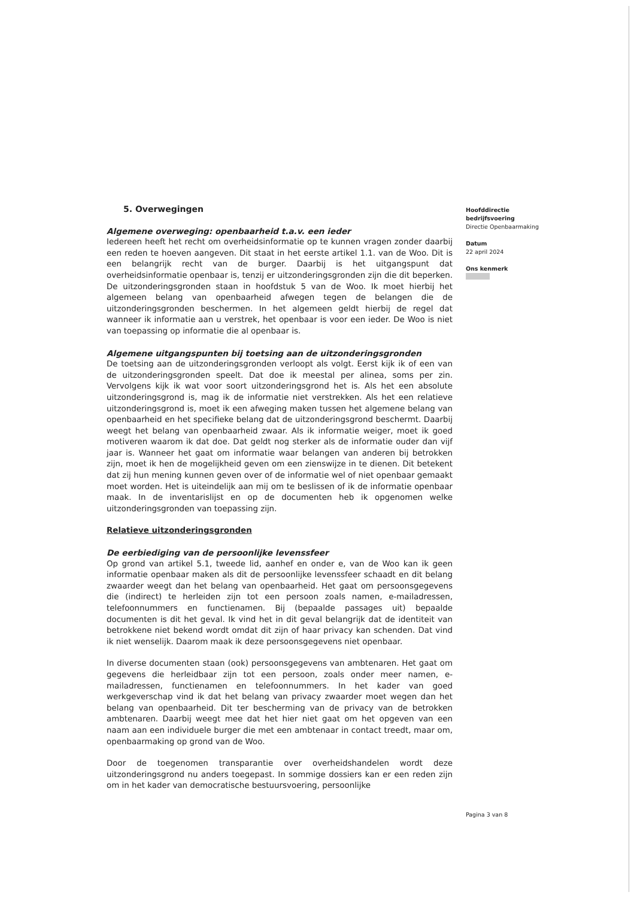5. Overwegingen
Algemene overweging: openbaarheid t.a.v. een ieder
Iedereen heeft het recht om overheidsinformatie op te kunnen vragen zonder daarbij een reden te hoeven aangeven. Dit staat in het eerste artikel 1.1. van de Woo. Dit is een belangrijk recht van de burger. Daarbij is het uitgangspunt dat overheidsinformatie openbaar is, tenzij er uitzonderingsgronden zijn die dit beperken. De uitzonderingsgronden staan in hoofdstuk 5 van de Woo. Ik moet hierbij het algemeen belang van openbaarheid afwegen tegen de belangen die de uitzonderingsgronden beschermen. In het algemeen geldt hierbij de regel dat wanneer ik informatie aan u verstrek, het openbaar is voor een ieder. De Woo is niet van toepassing op informatie die al openbaar is.
Algemene uitgangspunten bij toetsing aan de uitzonderingsgronden
De toetsing aan de uitzonderingsgronden verloopt als volgt. Eerst kijk ik of een van de uitzonderingsgronden speelt. Dat doe ik meestal per alinea, soms per zin. Vervolgens kijk ik wat voor soort uitzonderingsgrond het is. Als het een absolute uitzonderingsgrond is, mag ik de informatie niet verstrekken. Als het een relatieve uitzonderingsgrond is, moet ik een afweging maken tussen het algemene belang van openbaarheid en het specifieke belang dat de uitzonderingsgrond beschermt. Daarbij weegt het belang van openbaarheid zwaar. Als ik informatie weiger, moet ik goed motiveren waarom ik dat doe. Dat geldt nog sterker als de informatie ouder dan vijf jaar is. Wanneer het gaat om informatie waar belangen van anderen bij betrokken zijn, moet ik hen de mogelijkheid geven om een zienswijze in te dienen. Dit betekent dat zij hun mening kunnen geven over of de informatie wel of niet openbaar gemaakt moet worden. Het is uiteindelijk aan mij om te beslissen of ik de informatie openbaar maak. In de inventarislijst en op de documenten heb ik opgenomen welke uitzonderingsgronden van toepassing zijn.
Relatieve uitzonderingsgronden
De eerbiediging van de persoonlijke levenssfeer
Op grond van artikel 5.1, tweede lid, aanhef en onder e, van de Woo kan ik geen informatie openbaar maken als dit de persoonlijke levenssfeer schaadt en dit belang zwaarder weegt dan het belang van openbaarheid. Het gaat om persoonsgegevens die (indirect) te herleiden zijn tot een persoon zoals namen, e-mailadressen, telefoonnummers en functienamen. Bij (bepaalde passages uit) bepaalde documenten is dit het geval. Ik vind het in dit geval belangrijk dat de identiteit van betrokkene niet bekend wordt omdat dit zijn of haar privacy kan schenden. Dat vind ik niet wenselijk. Daarom maak ik deze persoonsgegevens niet openbaar.
In diverse documenten staan (ook) persoonsgegevens van ambtenaren. Het gaat om gegevens die herleidbaar zijn tot een persoon, zoals onder meer namen, e-mailadressen, functienamen en telefoonnummers. In het kader van goed werkgeverschap vind ik dat het belang van privacy zwaarder moet wegen dan het belang van openbaarheid. Dit ter bescherming van de privacy van de betrokken ambtenaren. Daarbij weegt mee dat het hier niet gaat om het opgeven van een naam aan een individuele burger die met een ambtenaar in contact treedt, maar om, openbaarmaking op grond van de Woo.
Door de toegenomen transparantie over overheidshandelen wordt deze uitzonderingsgrond nu anders toegepast. In sommige dossiers kan er een reden zijn om in het kader van democratische bestuursvoering, persoonlijke
Hoofddirectie
bedrijfsvoering
Directie Openbaarmaking
Datum
22 april 2024
Ons kenmerk
Pagina 3 van 8